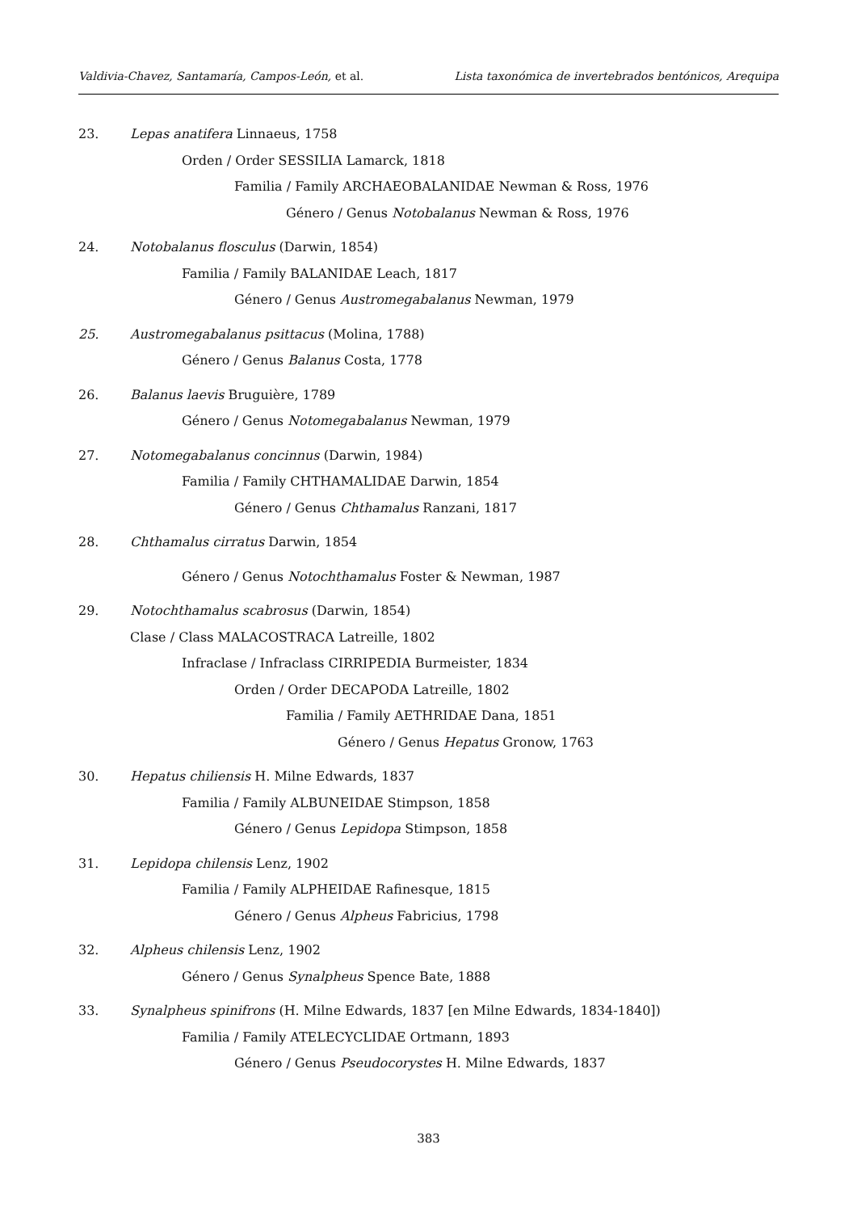Valdivia-Chavez, Santamaría, Campos-León, et al. Lista taxonómica de invertebrados bentónicos, Arequipa
23. Lepas anatifera Linnaeus, 1758
Orden / Order SESSILIA Lamarck, 1818
Familia / Family ARCHAEOBALANIDAE Newman & Ross, 1976
Género / Genus Notobalanus Newman & Ross, 1976
24. Notobalanus flosculus (Darwin, 1854)
Familia / Family BALANIDAE Leach, 1817
Género / Genus Austromegabalanus Newman, 1979
25. Austromegabalanus psittacus (Molina, 1788)
Género / Genus Balanus Costa, 1778
26. Balanus laevis Bruguière, 1789
Género / Genus Notomegabalanus Newman, 1979
27. Notomegabalanus concinnus (Darwin, 1984)
Familia / Family CHTHAMALIDAE Darwin, 1854
Género / Genus Chthamalus Ranzani, 1817
28. Chthamalus cirratus Darwin, 1854
Género / Genus Notochthamalus Foster & Newman, 1987
29. Notochthamalus scabrosus (Darwin, 1854)
Clase / Class MALACOSTRACA Latreille, 1802
Infraclase / Infraclass CIRRIPEDIA Burmeister, 1834
Orden / Order DECAPODA Latreille, 1802
Familia / Family AETHRIDAE Dana, 1851
Género / Genus Hepatus Gronow, 1763
30. Hepatus chiliensis H. Milne Edwards, 1837
Familia / Family ALBUNEIDAE Stimpson, 1858
Género / Genus Lepidopa Stimpson, 1858
31. Lepidopa chilensis Lenz, 1902
Familia / Family ALPHEIDAE Rafinesque, 1815
Género / Genus Alpheus Fabricius, 1798
32. Alpheus chilensis Lenz, 1902
Género / Genus Synalpheus Spence Bate, 1888
33. Synalpheus spinifrons (H. Milne Edwards, 1837 [en Milne Edwards, 1834-1840])
Familia / Family ATELECYCLIDAE Ortmann, 1893
Género / Genus Pseudocorystes H. Milne Edwards, 1837
383